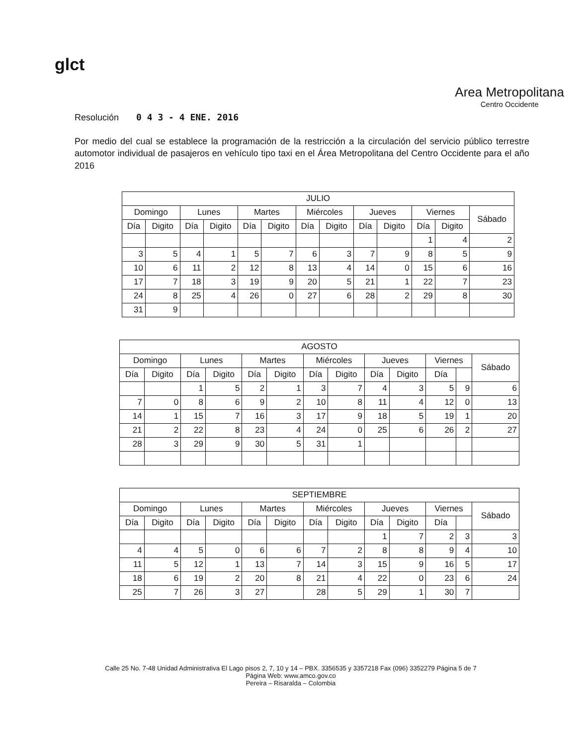glct
Area Metropolitana
Centro Occidente
Resolución 0 4 3 - 4 ENE. 2016
Por medio del cual se establece la programación de la restricción a la circulación del servicio público terrestre automotor individual de pasajeros en vehículo tipo taxi en el Área Metropolitana del Centro Occidente para el año 2016
| JULIO | | | | | | | | | | | | |
| --- | --- | --- | --- | --- | --- | --- | --- | --- | --- | --- | --- | --- |
| Domingo | | Lunes | | Martes | | Miércoles | | Jueves | | Viernes | | Sábado |
| Día | Digito | Día | Digito | Día | Digito | Día | Digito | Día | Digito | Día | Digito | |
| | | | | | | | | | | 1 | 4 | 2 |
| 3 | 5 | 4 | 1 | 5 | 7 | 6 | 3 | 7 | 9 | 8 | 5 | 9 |
| 10 | 6 | 11 | 2 | 12 | 8 | 13 | 4 | 14 | 0 | 15 | 6 | 16 |
| 17 | 7 | 18 | 3 | 19 | 9 | 20 | 5 | 21 | 1 | 22 | 7 | 23 |
| 24 | 8 | 25 | 4 | 26 | 0 | 27 | 6 | 28 | 2 | 29 | 8 | 30 |
| 31 | 9 | | | | | | | | | | | |
| AGOSTO | | | | | | | | | | | | |
| --- | --- | --- | --- | --- | --- | --- | --- | --- | --- | --- | --- | --- |
| Domingo | | Lunes | | Martes | | Miércoles | | Jueves | | Viernes | | Sábado |
| Día | Digito | Día | Digito | Día | Digito | Día | Digito | Día | Digito | Día | | |
| | | 1 | 5 | 2 | 1 | 3 | 7 | 4 | 3 | 5 | 9 | 6 |
| 7 | 0 | 8 | 6 | 9 | 2 | 10 | 8 | 11 | 4 | 12 | 0 | 13 |
| 14 | 1 | 15 | 7 | 16 | 3 | 17 | 9 | 18 | 5 | 19 | 1 | 20 |
| 21 | 2 | 22 | 8 | 23 | 4 | 24 | 0 | 25 | 6 | 26 | 2 | 27 |
| 28 | 3 | 29 | 9 | 30 | 5 | 31 | 1 | | | | | |
| SEPTIEMBRE | | | | | | | | | | | | |
| --- | --- | --- | --- | --- | --- | --- | --- | --- | --- | --- | --- | --- |
| Domingo | | Lunes | | Martes | | Miércoles | | Jueves | | Viernes | | Sábado |
| Día | Digito | Día | Digito | Día | Digito | Día | Digito | Día | Digito | Día | | |
| | | | | | | | | 1 | 7 | 2 | 3 | 3 |
| 4 | 4 | 5 | 0 | 6 | 6 | 7 | 2 | 8 | 8 | 9 | 4 | 10 |
| 11 | 5 | 12 | 1 | 13 | 7 | 14 | 3 | 15 | 9 | 16 | 5 | 17 |
| 18 | 6 | 19 | 2 | 20 | 8 | 21 | 4 | 22 | 0 | 23 | 6 | 24 |
| 25 | 7 | 26 | 3 | 27 | | 28 | 5 | 29 | 1 | 30 | 7 | |
Calle 25 No. 7-48 Unidad Administrativa El Lago pisos 2, 7, 10 y 14 – PBX. 3356535 y 3357218 Fax (096) 3352279 Página 5 de 7
Página Web: www.amco.gov.co
Pereira – Risaralda – Colombia